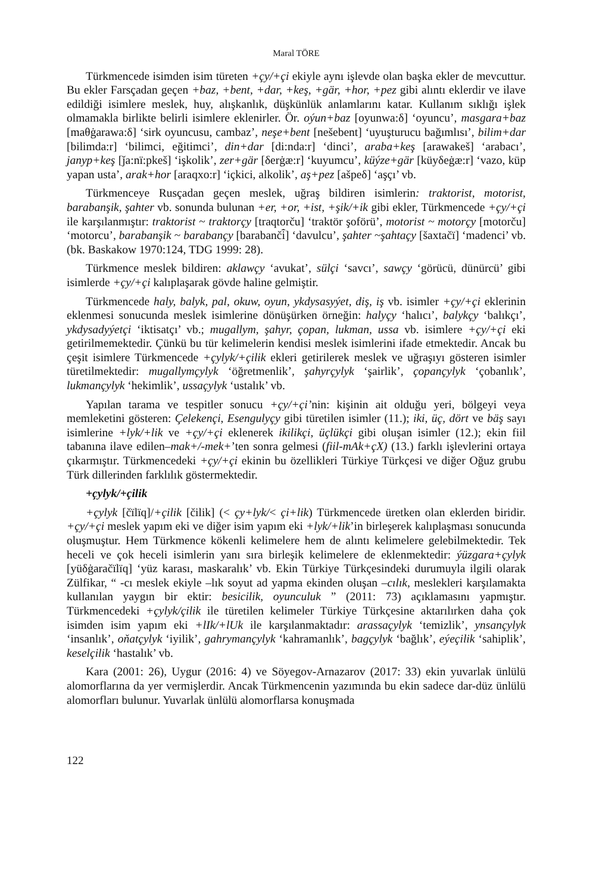Maral TÖRE
Türkmencede isimden isim türeten +çy/+çi ekiyle aynı işlevde olan başka ekler de mevcuttur. Bu ekler Farsçadan geçen +baz, +bent, +dar, +keş, +gär, +hor, +pez gibi alıntı eklerdir ve ilave edildiği isimlere meslek, huy, alışkanlık, düşkünlük anlamlarını katar. Kullanım sıklığı işlek olmamakla birlikte belirli isimlere eklenirler. Ör. oýun+baz [oyunwa:δ] ‘oyuncu’, masgara+baz [maθġarawa:δ] ‘sirk oyuncusu, cambaz’, neşe+bent [nešebent] ‘uyuşturucu bağımlısı’, bilim+dar [bilimda:r] ‘bilimci, eğitimci’, din+dar [di:nda:r] ‘dinci’, araba+keş [arawakeš] ‘arabacı’, janyp+keş [ǰa:nï:pkeš] ‘işkolik’, zer+gär [δerġæ:r] ‘kuyumcu’, küýze+gär [küyδeġæ:r] ‘vazo, küp yapan usta’, arak+hor [araqxo:r] ‘içkici, alkolik’, aş+pez [ašpeδ] ‘aşçı’ vb.
Türkmenceye Rusçadan geçen meslek, uğraş bildiren isimlerin: traktorist, motorist, barabanşik, şahter vb. sonunda bulunan +er, +or, +ist, +şik/+ik gibi ekler, Türkmencede +çy/+çi ile karşılanmıştır: traktorist ~ traktorçy [traqtorču] ‘traktör şoförü’, motorist ~ motorçy [motorču] ‘motorcu’, barabanşik ~ barabançy [barabanči̇̄] ‘davulcu’, şahter ~şahtaçy [šaxtačï] ‘madenci’ vb. (bk. Baskakow 1970:124, TDG 1999: 28).
Türkmence meslek bildiren: aklawçy ‘avukat’, sülçi ‘savcı’, sawçy ‘görücü, dünürcü’ gibi isimlerde +çy/+çi kalıplaşarak gövde haline gelmiştir.
Türkmencede haly, balyk, pal, okuw, oyun, ykdysasyýet, diş, iş vb. isimler +çy/+çi eklerinin eklenmesi sonucunda meslek isimlerine dönüşürken örneğin: halyçy ‘halıcı’, balykçy ‘balıkçı’, ykdysadyýetçi ‘iktisatçı’ vb.; mugallym, şahyr, çopan, lukman, ussa vb. isimlere +çy/+çi eki getirilmemektedir. Çünkü bu tür kelimelerin kendisi meslek isimlerini ifade etmektedir. Ancak bu çeşit isimlere Türkmencede +çylyk/+çilik ekleri getirilerek meslek ve uğraşıyı gösteren isimler türetilmektedir: mugallymçylyk ‘öğretmenlik’, şahyrçylyk ‘şairlik’, çopançylyk ‘çobanlık’, lukmançylyk ‘hekimlik’, ussaçylyk ‘ustalık’ vb.
Yapılan tarama ve tespitler sonucu +çy/+çi’nin: kişinin ait olduğu yeri, bölgeyi veya memleketini gösteren: Çelekençi, Esengulyçy gibi türetilen isimler (11.); iki, üç, dört ve bäş sayı isimlerine +lyk/+lik ve +çy/+çi eklenerek ikilikçi, üçlükçi gibi oluşan isimler (12.); ekin fiil tabanına ilave edilen–mak+/-mek+’ten sonra gelmesi (fiil-mAk+çX) (13.) farklı işlevlerini ortaya çıkarmıştır. Türkmencedeki +çy/+çi ekinin bu özellikleri Türkiye Türkçesi ve diğer Oğuz grubu Türk dillerinden farklılık göstermektedir.
+çylyk/+çilik
+çylyk [čïlïq]/+çilik [čilik] (< çy+lyk/< çi+lik) Türkmencede üretken olan eklerden biridir. +çy/+çi meslek yapım eki ve diğer isim yapım eki +lyk/+lik’in birleşerek kalıplaşması sonucunda oluşmuştur. Hem Türkmence kökenli kelimelere hem de alıntı kelimelere gelebilmektedir. Tek heceli ve çok heceli isimlerin yanı sıra birleşik kelimelere de eklenmektedir: ýüzgara+çylyk [yüδġaračïlïq] ‘yüz karası, maskaralık’ vb. Ekin Türkiye Türkçesindeki durumuyla ilgili olarak Zülfikar, “ -cı meslek ekiyle –lık soyut ad yapma ekinden oluşan –cılık, meslekleri karşılamakta kullanılan yaygın bir ektir: besicilik, oyunculuk ” (2011: 73) açıklamasını yapmıştır. Türkmencedeki +çylyk/çilik ile türetilen kelimeler Türkiye Türkçesine aktarılırken daha çok isimden isim yapım eki +lIk/+lUk ile karşılanmaktadır: arassaçylyk ‘temizlik’, ynsançylyk ‘insanlık’, oňatçylyk ‘iyilik’, gahrymançylyk ‘kahramanlık’, bagçylyk ‘bağlık’, eýeçilik ‘sahiplik’, keselçilik ‘hastalık’ vb.
Kara (2001: 26), Uygur (2016: 4) ve Söyegov-Arnazarov (2017: 33) ekin yuvarlak ünlülü alomorflarına da yer vermişlerdir. Ancak Türkmencenin yazımında bu ekin sadece dar-düz ünlülü alomorfları bulunur. Yuvarlak ünlülü alomorflarsa konuşmada
122